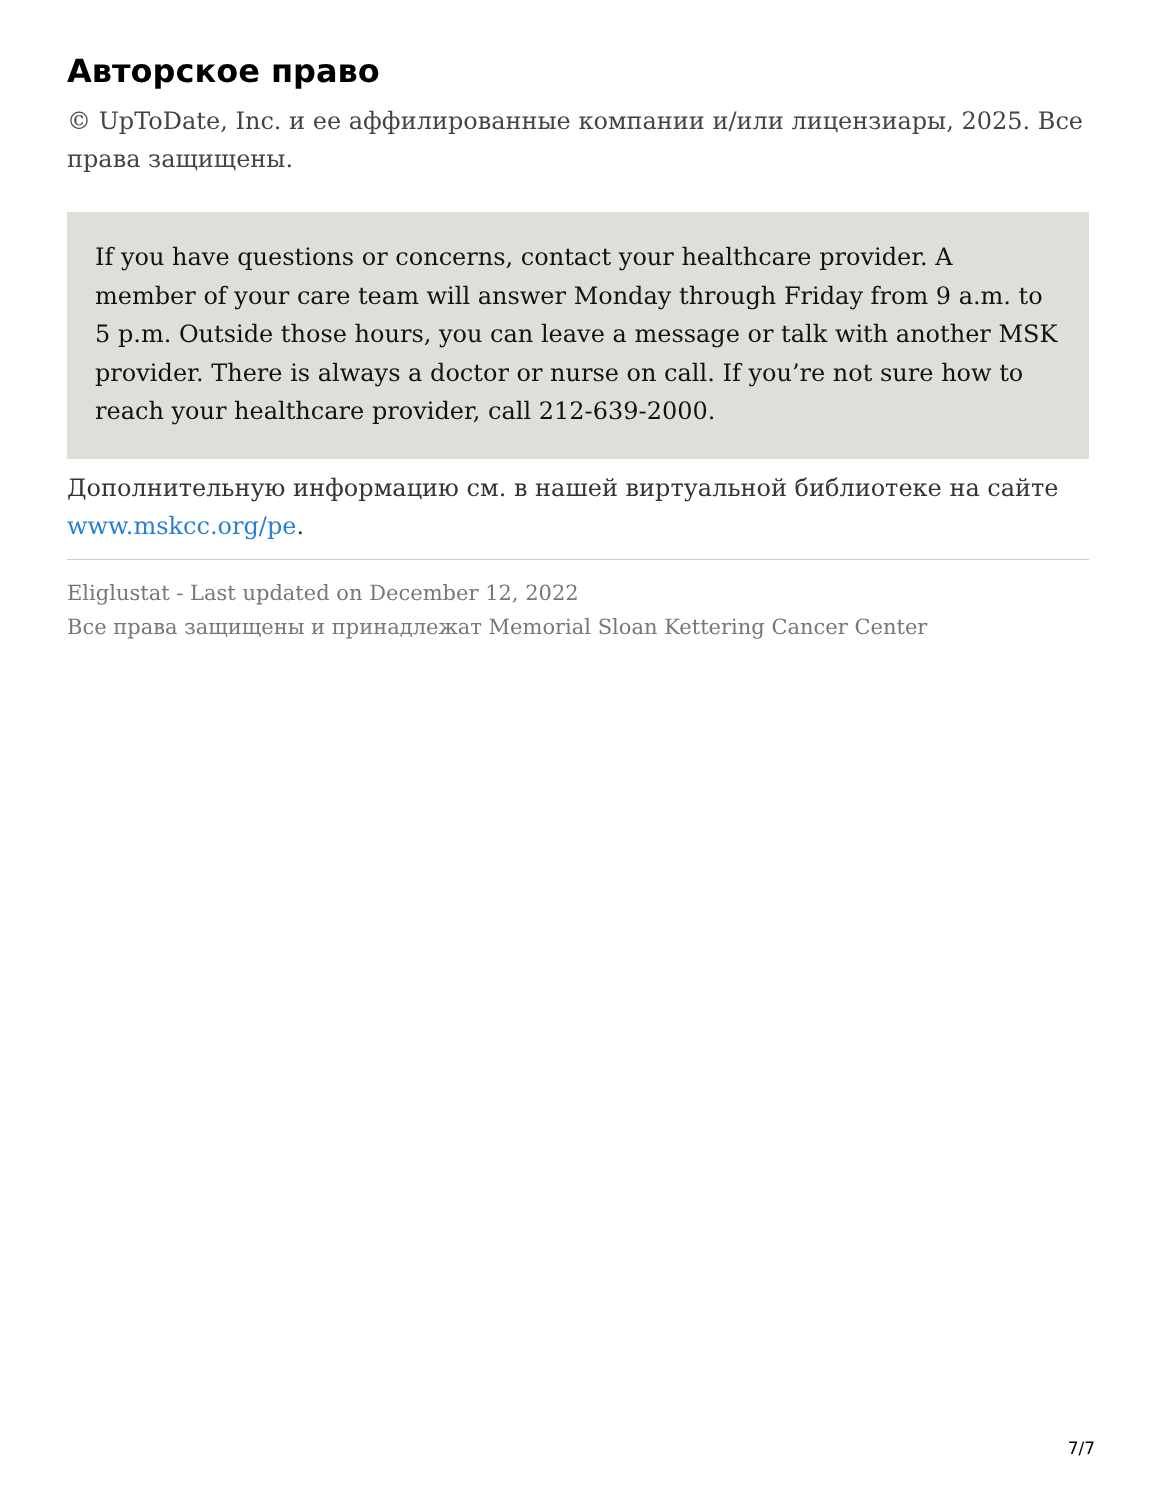Авторское право
© UpToDate, Inc. и ее аффилированные компании и/или лицензиары, 2025. Все права защищены.
If you have questions or concerns, contact your healthcare provider. A member of your care team will answer Monday through Friday from 9 a.m. to 5 p.m. Outside those hours, you can leave a message or talk with another MSK provider. There is always a doctor or nurse on call. If you’re not sure how to reach your healthcare provider, call 212-639-2000.
Дополнительную информацию см. в нашей виртуальной библиотеке на сайте www.mskcc.org/pe.
Eliglustat - Last updated on December 12, 2022
Все права защищены и принадлежат Memorial Sloan Kettering Cancer Center
7/7